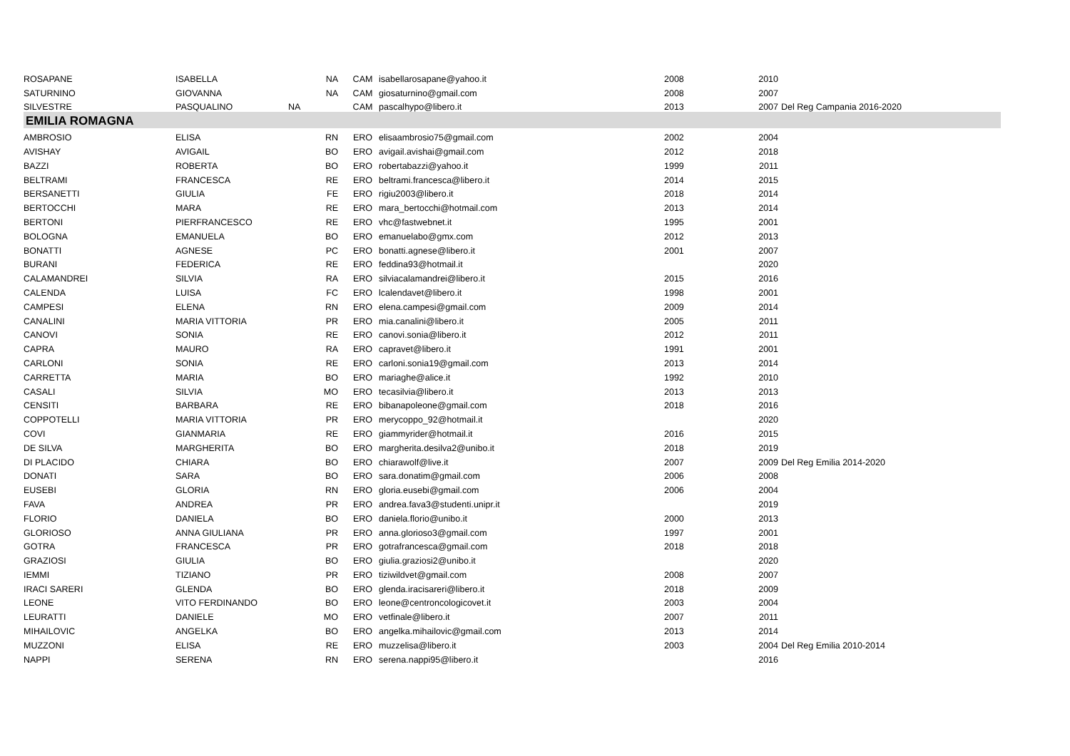| ROSAPANE | ISABELLA | NA | CAM | isabellarosapane@yahoo.it | 2008 | 2010 | |
| SATURNINO | GIOVANNA | NA | CAM | giosaturnino@gmail.com | 2008 | 2007 | |
| SILVESTRE | PASQUALINO | NA | CAM | pascalhypo@libero.it | 2013 | 2007 | Del Reg Campania 2016-2020 |
| EMILIA ROMAGNA | | | | | | | |
| AMBROSIO | ELISA | RN | ERO | elisaambrosio75@gmail.com | 2002 | 2004 | |
| AVISHAY | AVIGAIL | BO | ERO | avigail.avishai@gmail.com | 2012 | 2018 | |
| BAZZI | ROBERTA | BO | ERO | robertabazzi@yahoo.it | 1999 | 2011 | |
| BELTRAMI | FRANCESCA | RE | ERO | beltrami.francesca@libero.it | 2014 | 2015 | |
| BERSANETTI | GIULIA | FE | ERO | rigiu2003@libero.it | 2018 | 2014 | |
| BERTOCCHI | MARA | RE | ERO | mara_bertocchi@hotmail.com | 2013 | 2014 | |
| BERTONI | PIERFRANCESCO | RE | ERO | vhc@fastwebnet.it | 1995 | 2001 | |
| BOLOGNA | EMANUELA | BO | ERO | emanuelabo@gmx.com | 2012 | 2013 | |
| BONATTI | AGNESE | PC | ERO | bonatti.agnese@libero.it | 2001 | 2007 | |
| BURANI | FEDERICA | RE | ERO | feddina93@hotmail.it | | 2020 | |
| CALAMANDREI | SILVIA | RA | ERO | silviacalamandrei@libero.it | 2015 | 2016 | |
| CALENDA | LUISA | FC | ERO | lcalendavet@libero.it | 1998 | 2001 | |
| CAMPESI | ELENA | RN | ERO | elena.campesi@gmail.com | 2009 | 2014 | |
| CANALINI | MARIA VITTORIA | PR | ERO | mia.canalini@libero.it | 2005 | 2011 | |
| CANOVI | SONIA | RE | ERO | canovi.sonia@libero.it | 2012 | 2011 | |
| CAPRA | MAURO | RA | ERO | capravet@libero.it | 1991 | 2001 | |
| CARLONI | SONIA | RE | ERO | carloni.sonia19@gmail.com | 2013 | 2014 | |
| CARRETTA | MARIA | BO | ERO | mariaghe@alice.it | 1992 | 2010 | |
| CASALI | SILVIA | MO | ERO | tecasilvia@libero.it | 2013 | 2013 | |
| CENSITI | BARBARA | RE | ERO | bibanapoleone@gmail.com | 2018 | 2016 | |
| COPPOTELLI | MARIA VITTORIA | PR | ERO | merycoppo_92@hotmail.it | | 2020 | |
| COVI | GIANMARIA | RE | ERO | giammyrider@hotmail.it | 2016 | 2015 | |
| DE SILVA | MARGHERITA | BO | ERO | margherita.desilva2@unibo.it | 2018 | 2019 | |
| DI PLACIDO | CHIARA | BO | ERO | chiarawolf@live.it | 2007 | 2009 | Del Reg Emilia 2014-2020 |
| DONATI | SARA | BO | ERO | sara.donatim@gmail.com | 2006 | 2008 | |
| EUSEBI | GLORIA | RN | ERO | gloria.eusebi@gmail.com | 2006 | 2004 | |
| FAVA | ANDREA | PR | ERO | andrea.fava3@studenti.unipr.it | | 2019 | |
| FLORIO | DANIELA | BO | ERO | daniela.florio@unibo.it | 2000 | 2013 | |
| GLORIOSO | ANNA GIULIANA | PR | ERO | anna.glorioso3@gmail.com | 1997 | 2001 | |
| GOTRA | FRANCESCA | PR | ERO | gotrafrancesca@gmail.com | 2018 | 2018 | |
| GRAZIOSI | GIULIA | BO | ERO | giulia.graziosi2@unibo.it | | 2020 | |
| IEMMI | TIZIANO | PR | ERO | tiziwildvet@gmail.com | 2008 | 2007 | |
| IRACI SARERI | GLENDA | BO | ERO | glenda.iracisareri@libero.it | 2018 | 2009 | |
| LEONE | VITO FERDINANDO | BO | ERO | leone@centroncologicovet.it | 2003 | 2004 | |
| LEURATTI | DANIELE | MO | ERO | vetfinale@libero.it | 2007 | 2011 | |
| MIHAILOVIC | ANGELKA | BO | ERO | angelka.mihailovic@gmail.com | 2013 | 2014 | |
| MUZZONI | ELISA | RE | ERO | muzzelisa@libero.it | 2003 | 2004 | Del Reg Emilia 2010-2014 |
| NAPPI | SERENA | RN | ERO | serena.nappi95@libero.it | | 2016 | |